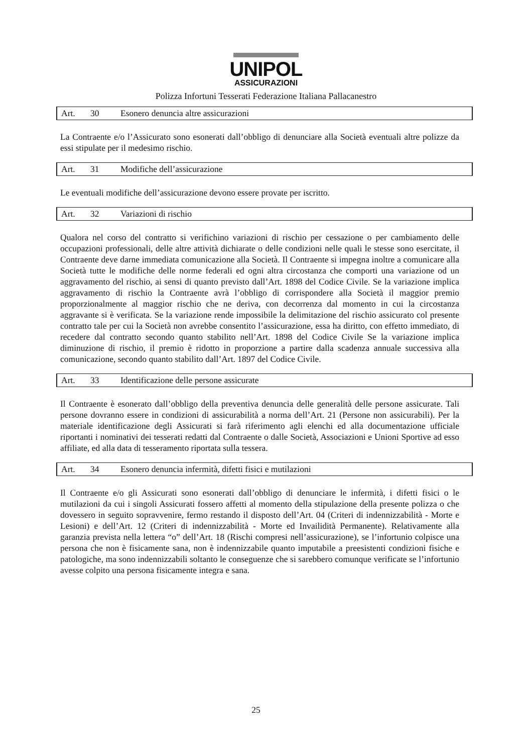UNIPOL
ASSICURAZIONI
Polizza Infortuni Tesserati Federazione Italiana Pallacanestro
Art. 30 Esonero denuncia altre assicurazioni
La Contraente e/o l’Assicurato sono esonerati dall’obbligo di denunciare alla Società eventuali altre polizze da essi stipulate per il medesimo rischio.
Art. 31 Modifiche dell’assicurazione
Le eventuali modifiche dell’assicurazione devono essere provate per iscritto.
Art. 32 Variazioni di rischio
Qualora nel corso del contratto si verifichino variazioni di rischio per cessazione o per cambiamento delle occupazioni professionali, delle altre attività dichiarate o delle condizioni nelle quali le stesse sono esercitate, il Contraente deve darne immediata comunicazione alla Società. Il Contraente si impegna inoltre a comunicare alla Società tutte le modifiche delle norme federali ed ogni altra circostanza che comporti una variazione od un aggravamento del rischio, ai sensi di quanto previsto dall’Art. 1898 del Codice Civile. Se la variazione implica aggravamento di rischio la Contraente avrà l’obbligo di corrispondere alla Società il maggior premio proporzionalmente al maggior rischio che ne deriva, con decorrenza dal momento in cui la circostanza aggravante si è verificata. Se la variazione rende impossibile la delimitazione del rischio assicurato col presente contratto tale per cui la Società non avrebbe consentito l’assicurazione, essa ha diritto, con effetto immediato, di recedere dal contratto secondo quanto stabilito nell’Art. 1898 del Codice Civile Se la variazione implica diminuzione di rischio, il premio è ridotto in proporzione a partire dalla scadenza annuale successiva alla comunicazione, secondo quanto stabilito dall’Art. 1897 del Codice Civile.
Art. 33 Identificazione delle persone assicurate
Il Contraente è esonerato dall’obbligo della preventiva denuncia delle generalità delle persone assicurate. Tali persone dovranno essere in condizioni di assicurabilità a norma dell’Art. 21 (Persone non assicurabili). Per la materiale identificazione degli Assicurati si farà riferimento agli elenchi ed alla documentazione ufficiale riportanti i nominativi dei tesserati redatti dal Contraente o dalle Società, Associazioni e Unioni Sportive ad esso affiliate, ed alla data di tesseramento riportata sulla tessera.
Art. 34 Esonero denuncia infermità, difetti fisici e mutilazioni
Il Contraente e/o gli Assicurati sono esonerati dall’obbligo di denunciare le infermità, i difetti fisici o le mutilazioni da cui i singoli Assicurati fossero affetti al momento della stipulazione della presente polizza o che dovessero in seguito sopravvenire, fermo restando il disposto dell’Art. 04 (Criteri di indennizzabilità - Morte e Lesioni) e dell’Art. 12 (Criteri di indennizzabilità - Morte ed Invailidità Permanente). Relativamente alla garanzia prevista nella lettera “o” dell’Art. 18 (Rischi compresi nell’assicurazione), se l’infortunio colpisce una persona che non è fisicamente sana, non è indennizzabile quanto imputabile a preesistenti condizioni fisiche e patologiche, ma sono indennizzabili soltanto le conseguenze che si sarebbero comunque verificate se l’infortunio avesse colpito una persona fisicamente integra e sana.
25